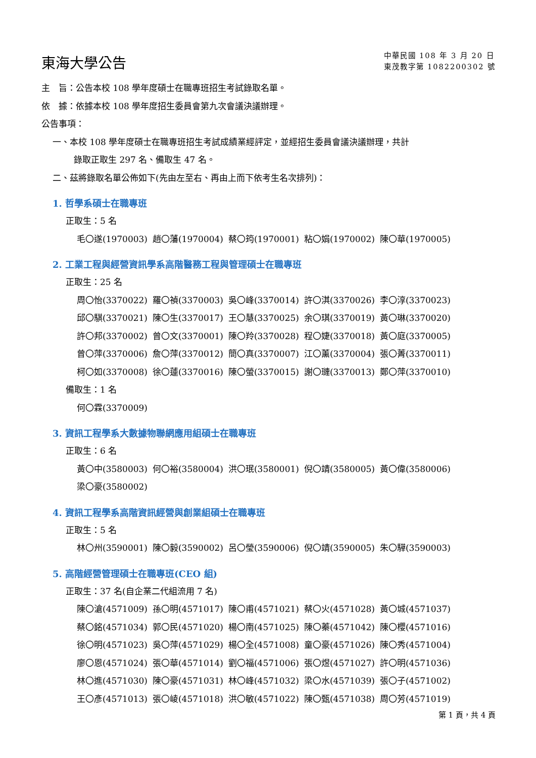東海大學公告
中華民國 108 年 3 月 20 日
東茂教字第 1082200302 號
主　旨：公告本校 108 學年度碩士在職專班招生考試錄取名單。
依　據：依據本校 108 學年度招生委員會第九次會議決議辦理。
公告事項：
一、本校 108 學年度碩士在職專班招生考試成績業經評定，並經招生委員會議決議辦理，共計
錄取正取生 297 名、備取生 47 名。
二、茲將錄取名單公佈如下(先由左至右、再由上而下依考生名次排列)：
1. 哲學系碩士在職專班
正取生：5 名
| 毛〇遂(1970003) | 趙〇藩(1970004) | 蔡〇筠(1970001) | 粘〇娟(1970002) | 陳〇華(1970005) |
2. 工業工程與經營資訊學系高階醫務工程與管理碩士在職專班
正取生：25 名
| 周〇怡(3370022) | 羅〇禎(3370003) | 吳〇峰(3370014) | 許〇淇(3370026) | 李〇淳(3370023) |
| 邱〇騏(3370021) | 陳〇生(3370017) | 王〇慧(3370025) | 余〇琪(3370019) | 黃〇琳(3370020) |
| 許〇邦(3370002) | 曾〇文(3370001) | 陳〇羚(3370028) | 程〇婕(3370018) | 黃〇庭(3370005) |
| 曾〇萍(3370006) | 詹〇萍(3370012) | 簡〇真(3370007) | 江〇薰(3370004) | 張〇菁(3370011) |
| 柯〇如(3370008) | 徐〇蓮(3370016) | 陳〇螢(3370015) | 謝〇璉(3370013) | 鄭〇萍(3370010) |
備取生：1 名
| 何〇霖(3370009) |
3. 資訊工程學系大數據物聯網應用組碩士在職專班
正取生：6 名
| 黃〇中(3580003) | 何〇裕(3580004) | 洪〇珉(3580001) | 倪〇靖(3580005) | 黃〇偉(3580006) |
| 梁〇豪(3580002) | | | | |
4. 資訊工程學系高階資訊經營與創業組碩士在職專班
正取生：5 名
| 林〇州(3590001) | 陳〇毅(3590002) | 呂〇瑩(3590006) | 倪〇靖(3590005) | 朱〇驊(3590003) |
5. 高階經營管理碩士在職專班(CEO 組)
正取生：37 名(自企業二代組流用 7 名)
| 陳〇滄(4571009) | 孫〇明(4571017) | 陳〇甫(4571021) | 蔡〇火(4571028) | 黃〇城(4571037) |
| 蔡〇銘(4571034) | 郭〇民(4571020) | 楊〇南(4571025) | 陳〇蓁(4571042) | 陳〇櫻(4571016) |
| 徐〇明(4571023) | 吳〇萍(4571029) | 楊〇全(4571008) | 童〇豪(4571026) | 陳〇秀(4571004) |
| 廖〇恩(4571024) | 張〇華(4571014) | 劉〇福(4571006) | 張〇煜(4571027) | 許〇明(4571036) |
| 林〇進(4571030) | 陳〇豪(4571031) | 林〇峰(4571032) | 梁〇水(4571039) | 張〇子(4571002) |
| 王〇彥(4571013) | 張〇崚(4571018) | 洪〇敏(4571022) | 陳〇甄(4571038) | 周〇芳(4571019) |
第 1 頁，共 4 頁